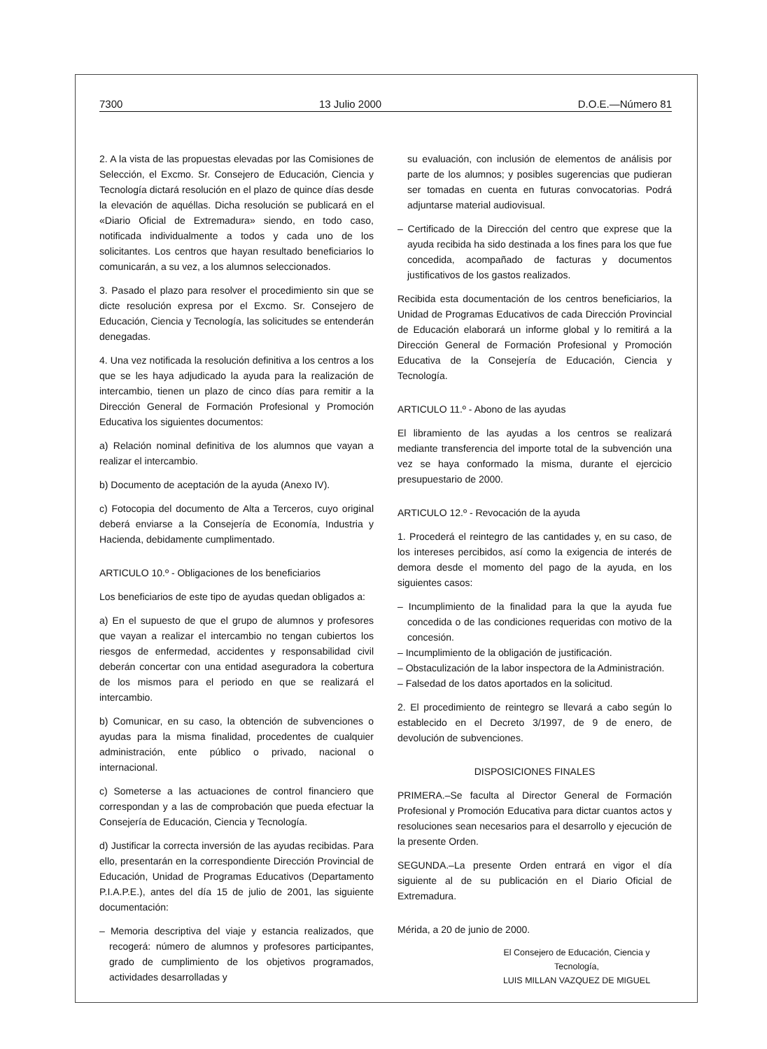7300 13 Julio 2000 D.O.E.—Número 81
2. A la vista de las propuestas elevadas por las Comisiones de Selección, el Excmo. Sr. Consejero de Educación, Ciencia y Tecnología dictará resolución en el plazo de quince días desde la elevación de aquéllas. Dicha resolución se publicará en el «Diario Oficial de Extremadura» siendo, en todo caso, notificada individualmente a todos y cada uno de los solicitantes. Los centros que hayan resultado beneficiarios lo comunicarán, a su vez, a los alumnos seleccionados.
3. Pasado el plazo para resolver el procedimiento sin que se dicte resolución expresa por el Excmo. Sr. Consejero de Educación, Ciencia y Tecnología, las solicitudes se entenderán denegadas.
4. Una vez notificada la resolución definitiva a los centros a los que se les haya adjudicado la ayuda para la realización de intercambio, tienen un plazo de cinco días para remitir a la Dirección General de Formación Profesional y Promoción Educativa los siguientes documentos:
a) Relación nominal definitiva de los alumnos que vayan a realizar el intercambio.
b) Documento de aceptación de la ayuda (Anexo IV).
c) Fotocopia del documento de Alta a Terceros, cuyo original deberá enviarse a la Consejería de Economía, Industria y Hacienda, debidamente cumplimentado.
ARTICULO 10.º - Obligaciones de los beneficiarios
Los beneficiarios de este tipo de ayudas quedan obligados a:
a) En el supuesto de que el grupo de alumnos y profesores que vayan a realizar el intercambio no tengan cubiertos los riesgos de enfermedad, accidentes y responsabilidad civil deberán concertar con una entidad aseguradora la cobertura de los mismos para el periodo en que se realizará el intercambio.
b) Comunicar, en su caso, la obtención de subvenciones o ayudas para la misma finalidad, procedentes de cualquier administración, ente público o privado, nacional o internacional.
c) Someterse a las actuaciones de control financiero que correspondan y a las de comprobación que pueda efectuar la Consejería de Educación, Ciencia y Tecnología.
d) Justificar la correcta inversión de las ayudas recibidas. Para ello, presentarán en la correspondiente Dirección Provincial de Educación, Unidad de Programas Educativos (Departamento P.I.A.P.E.), antes del día 15 de julio de 2001, las siguiente documentación:
– Memoria descriptiva del viaje y estancia realizados, que recogerá: número de alumnos y profesores participantes, grado de cumplimiento de los objetivos programados, actividades desarrolladas y
su evaluación, con inclusión de elementos de análisis por parte de los alumnos; y posibles sugerencias que pudieran ser tomadas en cuenta en futuras convocatorias. Podrá adjuntarse material audiovisual.
– Certificado de la Dirección del centro que exprese que la ayuda recibida ha sido destinada a los fines para los que fue concedida, acompañado de facturas y documentos justificativos de los gastos realizados.
Recibida esta documentación de los centros beneficiarios, la Unidad de Programas Educativos de cada Dirección Provincial de Educación elaborará un informe global y lo remitirá a la Dirección General de Formación Profesional y Promoción Educativa de la Consejería de Educación, Ciencia y Tecnología.
ARTICULO 11.º - Abono de las ayudas
El libramiento de las ayudas a los centros se realizará mediante transferencia del importe total de la subvención una vez se haya conformado la misma, durante el ejercicio presupuestario de 2000.
ARTICULO 12.º - Revocación de la ayuda
1. Procederá el reintegro de las cantidades y, en su caso, de los intereses percibidos, así como la exigencia de interés de demora desde el momento del pago de la ayuda, en los siguientes casos:
– Incumplimiento de la finalidad para la que la ayuda fue concedida o de las condiciones requeridas con motivo de la concesión.
– Incumplimiento de la obligación de justificación.
– Obstaculización de la labor inspectora de la Administración.
– Falsedad de los datos aportados en la solicitud.
2. El procedimiento de reintegro se llevará a cabo según lo establecido en el Decreto 3/1997, de 9 de enero, de devolución de subvenciones.
DISPOSICIONES FINALES
PRIMERA.–Se faculta al Director General de Formación Profesional y Promoción Educativa para dictar cuantos actos y resoluciones sean necesarios para el desarrollo y ejecución de la presente Orden.
SEGUNDA.–La presente Orden entrará en vigor el día siguiente al de su publicación en el Diario Oficial de Extremadura.
Mérida, a 20 de junio de 2000.
El Consejero de Educación, Ciencia y Tecnología,
LUIS MILLAN VAZQUEZ DE MIGUEL